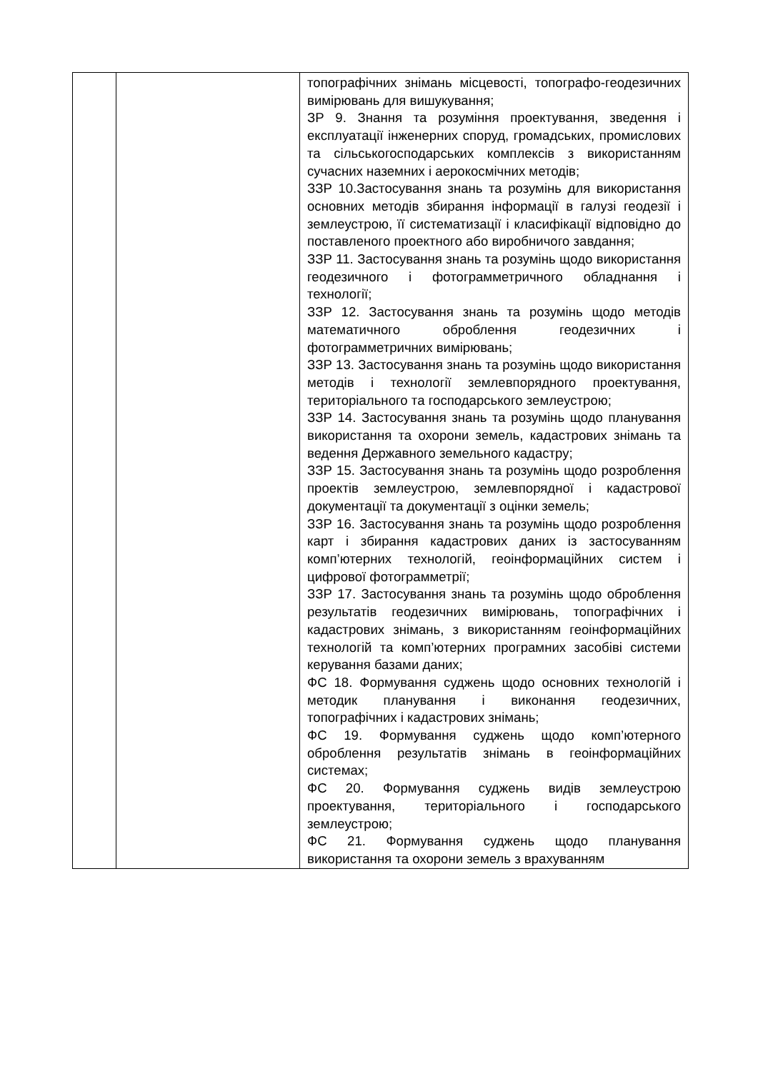| | | топографічних знімань місцевості, топографо-геодезичних вимірювань для вишукування; ЗР 9. Знання та розуміння проектування, зведення і експлуатації інженерних споруд, громадських, промислових та сільськогосподарських комплексів з використанням сучасних наземних і аерокосмічних методів; ЗЗР 10.Застосування знань та розумінь для використання основних методів збирання інформації в галузі геодезії і землеустрою, її систематизації і класифікації відповідно до поставленого проектного або виробничого завдання; ЗЗР 11. Застосування знань та розумінь щодо використання геодезичного і фотограмметричного обладнання і технології; ЗЗР 12. Застосування знань та розумінь щодо методів математичного оброблення геодезичних і фотограмметричних вимірювань; ЗЗР 13. Застосування знань та розумінь щодо використання методів і технології землевпорядного проектування, територіального та господарського землеустрою; ЗЗР 14. Застосування знань та розумінь щодо планування використання та охорони земель, кадастрових знімань та ведення Державного земельного кадастру; ЗЗР 15. Застосування знань та розумінь щодо розроблення проектів землеустрою, землевпорядної і кадастрової документації та документації з оцінки земель; ЗЗР 16. Застосування знань та розумінь щодо розроблення карт і збирання кадастрових даних із застосуванням комп’ютерних технологій, геоінформаційних систем і цифрової фотограмметрії; ЗЗР 17. Застосування знань та розумінь щодо оброблення результатів геодезичних вимірювань, топографічних і кадастрових знімань, з використанням геоінформаційних технологій та комп’ютерних програмних засобіві системи керування базами даних; ФС 18. Формування суджень щодо основних технологій і методик планування і виконання геодезичних, топографічних і кадастрових знімань; ФС 19. Формування суджень щодо комп’ютерного оброблення результатів знімань в геоінформаційних системах; ФС 20. Формування суджень видів землеустрою проектування, територіального і господарського землеустрою; ФС 21. Формування суджень щодо планування використання та охорони земель з врахуванням |